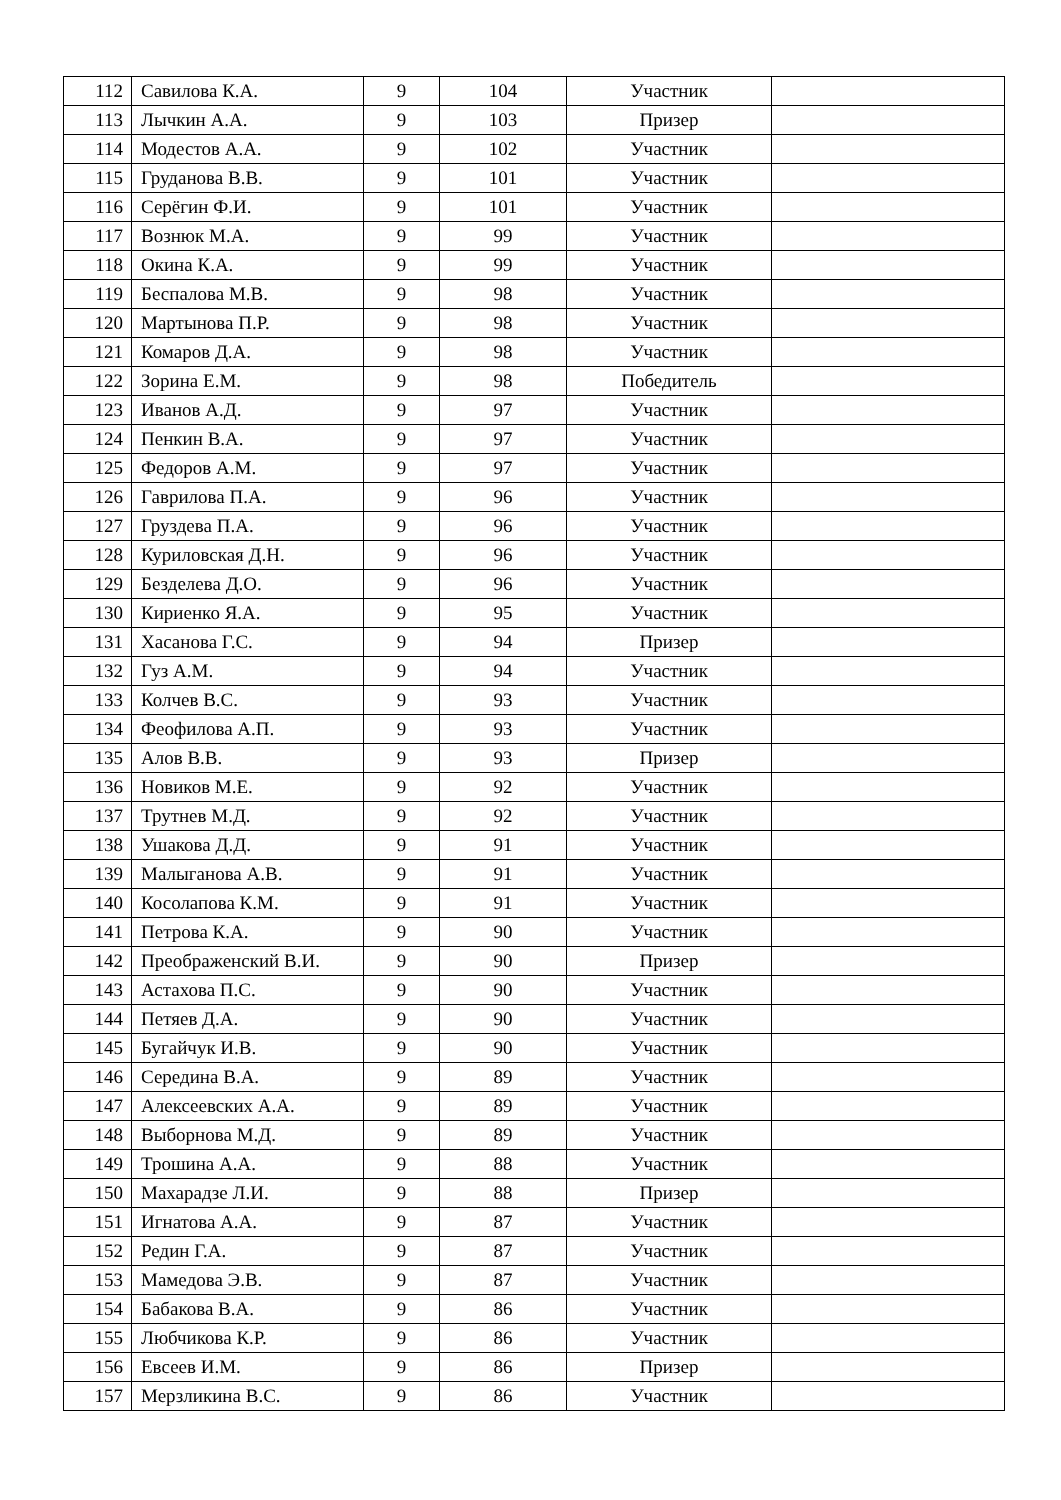| 112 | Савилова К.А. | 9 | 104 | Участник | |
| 113 | Лычкин А.А. | 9 | 103 | Призер | |
| 114 | Модестов А.А. | 9 | 102 | Участник | |
| 115 | Груданова В.В. | 9 | 101 | Участник | |
| 116 | Серёгин Ф.И. | 9 | 101 | Участник | |
| 117 | Вознюк М.А. | 9 | 99 | Участник | |
| 118 | Окина К.А. | 9 | 99 | Участник | |
| 119 | Беспалова М.В. | 9 | 98 | Участник | |
| 120 | Мартынова П.Р. | 9 | 98 | Участник | |
| 121 | Комаров Д.А. | 9 | 98 | Участник | |
| 122 | Зорина Е.М. | 9 | 98 | Победитель | |
| 123 | Иванов А.Д. | 9 | 97 | Участник | |
| 124 | Пенкин В.А. | 9 | 97 | Участник | |
| 125 | Федоров А.М. | 9 | 97 | Участник | |
| 126 | Гаврилова П.А. | 9 | 96 | Участник | |
| 127 | Груздева П.А. | 9 | 96 | Участник | |
| 128 | Куриловская Д.Н. | 9 | 96 | Участник | |
| 129 | Безделева Д.О. | 9 | 96 | Участник | |
| 130 | Кириенко Я.А. | 9 | 95 | Участник | |
| 131 | Хасанова Г.С. | 9 | 94 | Призер | |
| 132 | Гуз А.М. | 9 | 94 | Участник | |
| 133 | Колчев В.С. | 9 | 93 | Участник | |
| 134 | Феофилова А.П. | 9 | 93 | Участник | |
| 135 | Алов В.В. | 9 | 93 | Призер | |
| 136 | Новиков М.Е. | 9 | 92 | Участник | |
| 137 | Трутнев М.Д. | 9 | 92 | Участник | |
| 138 | Ушакова Д.Д. | 9 | 91 | Участник | |
| 139 | Малыганова А.В. | 9 | 91 | Участник | |
| 140 | Косолапова К.М. | 9 | 91 | Участник | |
| 141 | Петрова К.А. | 9 | 90 | Участник | |
| 142 | Преображенский В.И. | 9 | 90 | Призер | |
| 143 | Астахова П.С. | 9 | 90 | Участник | |
| 144 | Петяев Д.А. | 9 | 90 | Участник | |
| 145 | Бугайчук И.В. | 9 | 90 | Участник | |
| 146 | Середина В.А. | 9 | 89 | Участник | |
| 147 | Алексеевских А.А. | 9 | 89 | Участник | |
| 148 | Выборнова М.Д. | 9 | 89 | Участник | |
| 149 | Трошина А.А. | 9 | 88 | Участник | |
| 150 | Махарадзе Л.И. | 9 | 88 | Призер | |
| 151 | Игнатова А.А. | 9 | 87 | Участник | |
| 152 | Редин Г.А. | 9 | 87 | Участник | |
| 153 | Мамедова Э.В. | 9 | 87 | Участник | |
| 154 | Бабакова В.А. | 9 | 86 | Участник | |
| 155 | Любчикова К.Р. | 9 | 86 | Участник | |
| 156 | Евсеев И.М. | 9 | 86 | Призер | |
| 157 | Мерзликина В.С. | 9 | 86 | Участник | |